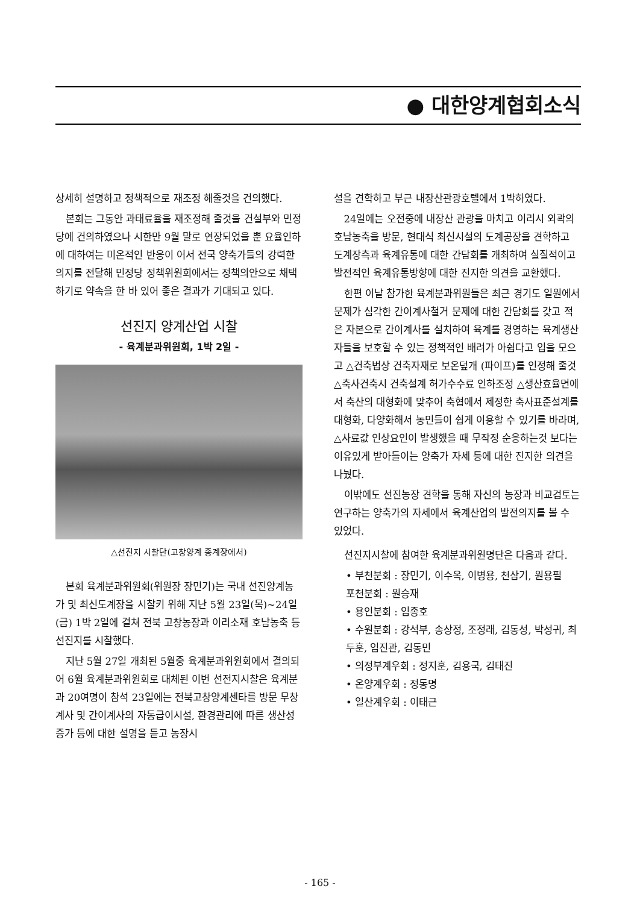● 대한양계협회소식
상세히 설명하고 정책적으로 재조정 해줄것을 건의했다.
본회는 그동안 과태료율을 재조정해 줄것을 건설부와 민정당에 건의하였으나 시한만 9월 말로 연장되었을 뿐 요율인하에 대하여는 미온적인 반응이 어서 전국 양축가들의 강력한 의지를 전달해 민정당 정책위원회에서는 정책의안으로 채택하기로 약속을 한 바 있어 좋은 결과가 기대되고 있다.
선진지 양계산업 시찰
- 육계분과위원회, 1박 2일 -
△선진지 시찰단(고창양계 종계장에서)
본회 육계분과위원회(위원장 장민기)는 국내 선진양계농가 및 최신도계장을 시찰키 위해 지난 5월 23일(목)~24일(금) 1박 2일에 걸쳐 전북 고창농장과 이리소재 호남농축 등 선진지를 시찰했다.
지난 5월 27일 개최된 5월중 육계분과위원회에서 결의되어 6월 육계분과위원회로 대체된 이번 선전지시찰은 육계분과 20여명이 참석 23일에는 전북고창양계센타를 방문 무창계사 및 간이계사의 자동급이시설, 환경관리에 따른 생산성 증가 등에 대한 설명을 듣고 농장시
설을 견학하고 부근 내장산관광호텔에서 1박하였다.
24일에는 오전중에 내장산 관광을 마치고 이리시 외곽의 호남농축을 방문, 현대식 최신시설의 도계공장을 견학하고 도계장측과 육계유통에 대한 간담회를 개최하여 실질적이고 발전적인 육계유통방향에 대한 진지한 의견을 교환했다.
한편 이날 참가한 육계분과위원들은 최근 경기도 일원에서 문제가 심각한 간이계사철거 문제에 대한 간담회를 갖고 적은 자본으로 간이계사를 설치하여 육계를 경영하는 육계생산자들을 보호할 수 있는 정책적인 배려가 아쉽다고 입을 모으고 △건축법상 건축자재로 보온덮개 (파이프)를 인정해 줄것 △축사건축시 건축설계 허가수수료 인하조정 △생산효율면에서 축산의 대형화에 맞추어 축협에서 제정한 축사표준설계를 대형화, 다양화해서 농민들이 쉽게 이용할 수 있기를 바라며, △사료값 인상요인이 발생했을 때 무작정 순응하는것 보다는 이유있게 받아들이는 양축가 자세 등에 대한 진지한 의견을 나눴다.
이밖에도 선진농장 견학을 통해 자신의 농장과 비교검토는 연구하는 양축가의 자세에서 육계산업의 발전의지를 볼 수 있었다.
선진지시찰에 참여한 육계분과위원명단은 다음과 같다.
• 부천분회 : 장민기, 이수옥, 이병용, 천삼기, 원용필
포천분회 : 원승재
• 용인분회 : 임종호
• 수원분회 : 강석부, 송상정, 조정래, 김동성, 박성귀, 최두훈, 임진관, 김동민
• 의정부계우회 : 정지훈, 김용국, 김태진
• 온양계우회 : 정동명
• 일산계우회 : 이태근
- 165 -